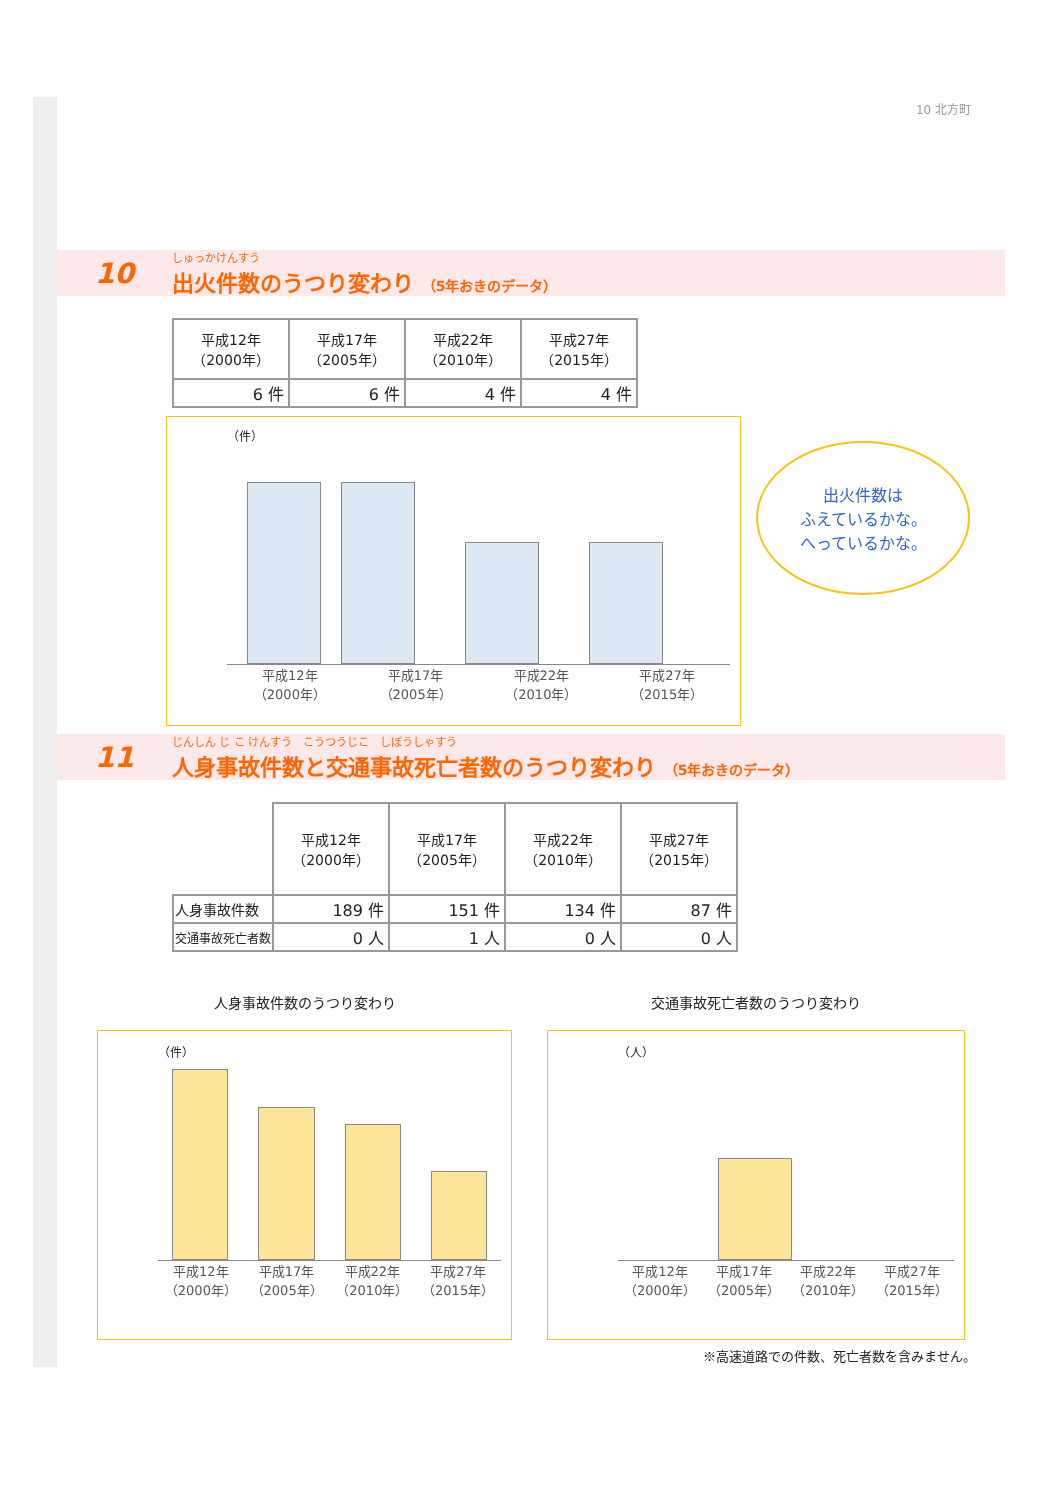10 北方町
10
しゅっかけんすう
出火件数のうつり変わり （5年おきのデータ）
| 平成12年 （2000年） | 平成17年 （2005年） | 平成22年 （2010年） | 平成27年 （2015年） |
| --- | --- | --- | --- |
| 6 件 | 6 件 | 4 件 | 4 件 |
（件）
平成12年
（2000年） 平成17年
（2005年） 平成22年
（2010年） 平成27年
（2015年）
出火件数は
ふえているかな。
へっているかな。
11
じんしん じ こ けんすう　こうつうじこ　しぼうしゃすう
人身事故件数と交通事故死亡者数のうつり変わり （5年おきのデータ）
| | 平成12年 （2000年） | 平成17年 （2005年） | 平成22年 （2010年） | 平成27年 （2015年） |
| 人身事故件数 | 189 件 | 151 件 | 134 件 | 87 件 |
| 交通事故死亡者数 | 0 人 | 1 人 | 0 人 | 0 人 |
人身事故件数のうつり変わり
（件）
平成12年
（2000年） 平成17年
（2005年） 平成22年
（2010年） 平成27年
（2015年）
交通事故死亡者数のうつり変わり
（人）
平成12年
（2000年） 平成17年
（2005年） 平成22年
（2010年） 平成27年
（2015年）
※高速道路での件数、死亡者数を含みません。